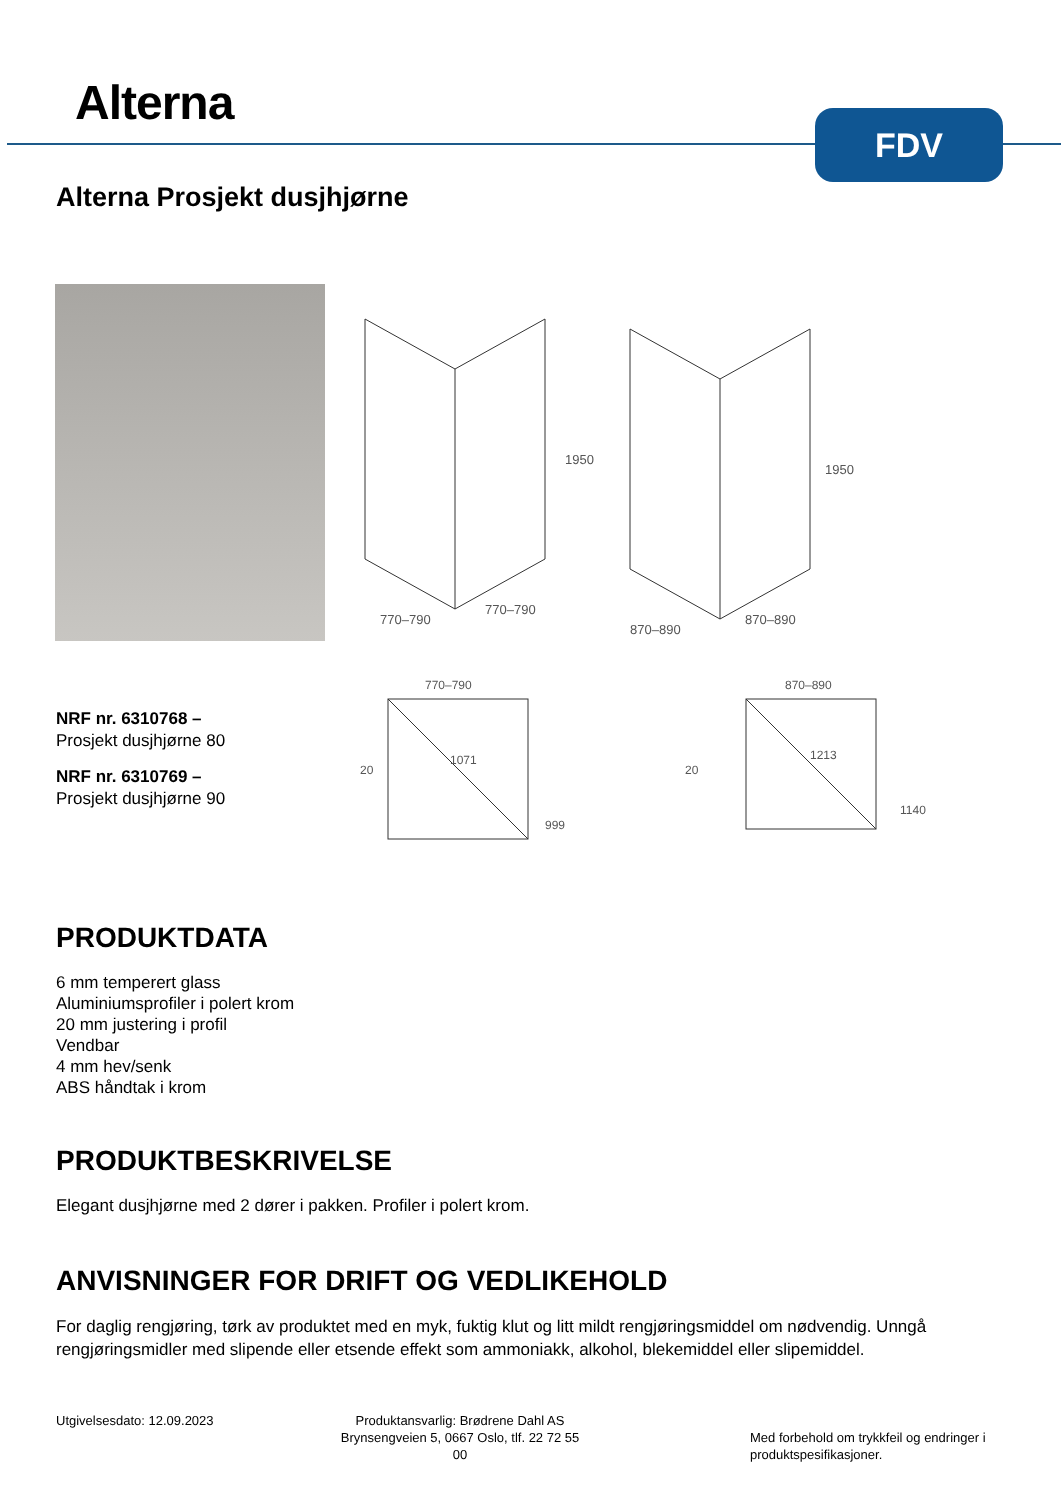Alterna FDV
Alterna Prosjekt dusjhjørne
1950
1950
770–790
770–790
870–890
870–890
770–790
870–890
1071
1213
999
1140
20
20
NRF nr. 6310768 –
Prosjekt dusjhjørne 80
NRF nr. 6310769 –
Prosjekt dusjhjørne 90
PRODUKTDATA
6 mm temperert glass
Aluminiumsprofiler i polert krom
20 mm justering i profil
Vendbar
4 mm hev/senk
ABS håndtak i krom
PRODUKTBESKRIVELSE
Elegant dusjhjørne med 2 dører i pakken. Profiler i polert krom.
ANVISNINGER FOR DRIFT OG VEDLIKEHOLD
For daglig rengjøring, tørk av produktet med en myk, fuktig klut og litt mildt rengjøringsmiddel om nødvendig. Unngå rengjøringsmidler med slipende eller etsende effekt som ammoniakk, alkohol, blekemiddel eller slipemiddel.
Utgivelsesdato: 12.09.2023
Produktansvarlig: Brødrene Dahl AS
Brynsengveien 5, 0667 Oslo, tlf. 22 72 55 00
Med forbehold om trykkfeil og endringer i
produktspesifikasjoner.